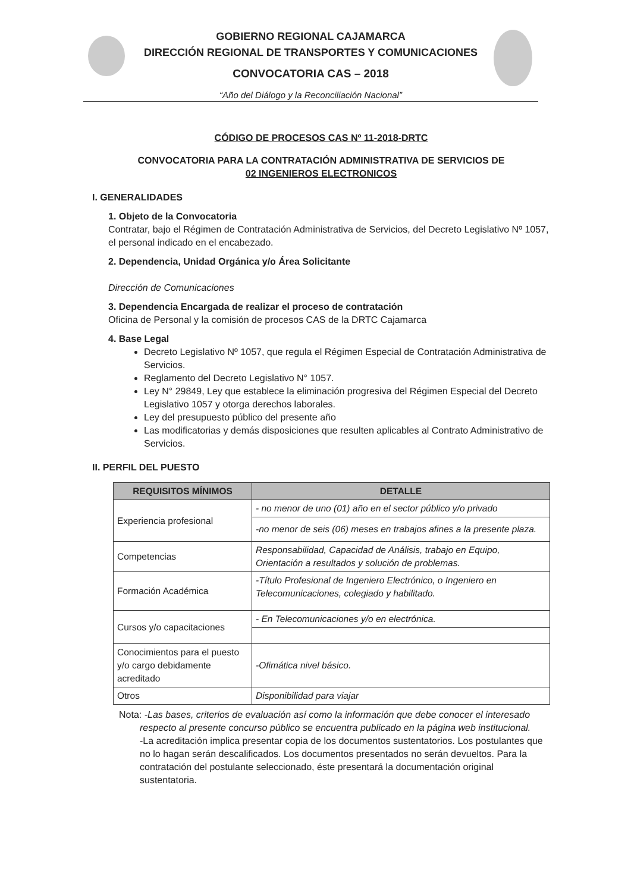GOBIERNO REGIONAL CAJAMARCA
DIRECCIÓN REGIONAL DE TRANSPORTES Y COMUNICACIONES
CONVOCATORIA CAS – 2018
“Año del Diálogo y la Reconciliación Nacional”
CÓDIGO DE PROCESOS CAS Nº 11-2018-DRTC
CONVOCATORIA PARA LA CONTRATACIÓN ADMINISTRATIVA DE SERVICIOS DE
02 INGENIEROS ELECTRONICOS
I. GENERALIDADES
1. Objeto de la Convocatoria
Contratar, bajo el Régimen de Contratación Administrativa de Servicios, del Decreto Legislativo Nº 1057, el personal indicado en el encabezado.
2. Dependencia, Unidad Orgánica y/o Área Solicitante
Dirección de Comunicaciones
3. Dependencia Encargada de realizar el proceso de contratación
Oficina de Personal y la comisión de procesos CAS de la DRTC Cajamarca
4. Base Legal
Decreto Legislativo Nº 1057, que regula el Régimen Especial de Contratación Administrativa de Servicios.
Reglamento del Decreto Legislativo N° 1057.
Ley N° 29849, Ley que establece la eliminación progresiva del Régimen Especial del Decreto Legislativo 1057 y otorga derechos laborales.
Ley del presupuesto público del presente año
Las modificatorias y demás disposiciones que resulten aplicables al Contrato Administrativo de Servicios.
II. PERFIL DEL PUESTO
| REQUISITOS MÍNIMOS | DETALLE |
| --- | --- |
| Experiencia profesional | - no menor de uno (01) año en el sector público y/o privado |
| | -no menor de seis (06) meses en trabajos afines a la presente plaza. |
| Competencias | Responsabilidad, Capacidad de Análisis, trabajo en Equipo, Orientación a resultados y solución de problemas. |
| Formación Académica | -Título Profesional de Ingeniero Electrónico, o Ingeniero en Telecomunicaciones, colegiado y habilitado. |
| Cursos y/o capacitaciones | - En Telecomunicaciones y/o en electrónica. |
| Conocimientos para el puesto y/o cargo debidamente acreditado | -Ofimática nivel básico. |
| Otros | Disponibilidad para viajar |
Nota: -Las bases, criterios de evaluación así como la información que debe conocer el interesado respecto al presente concurso público se encuentra publicado en la página web institucional.
-La acreditación implica presentar copia de los documentos sustentatorios. Los postulantes que no lo hagan serán descalificados. Los documentos presentados no serán devueltos. Para la contratación del postulante seleccionado, éste presentará la documentación original sustentatoria.